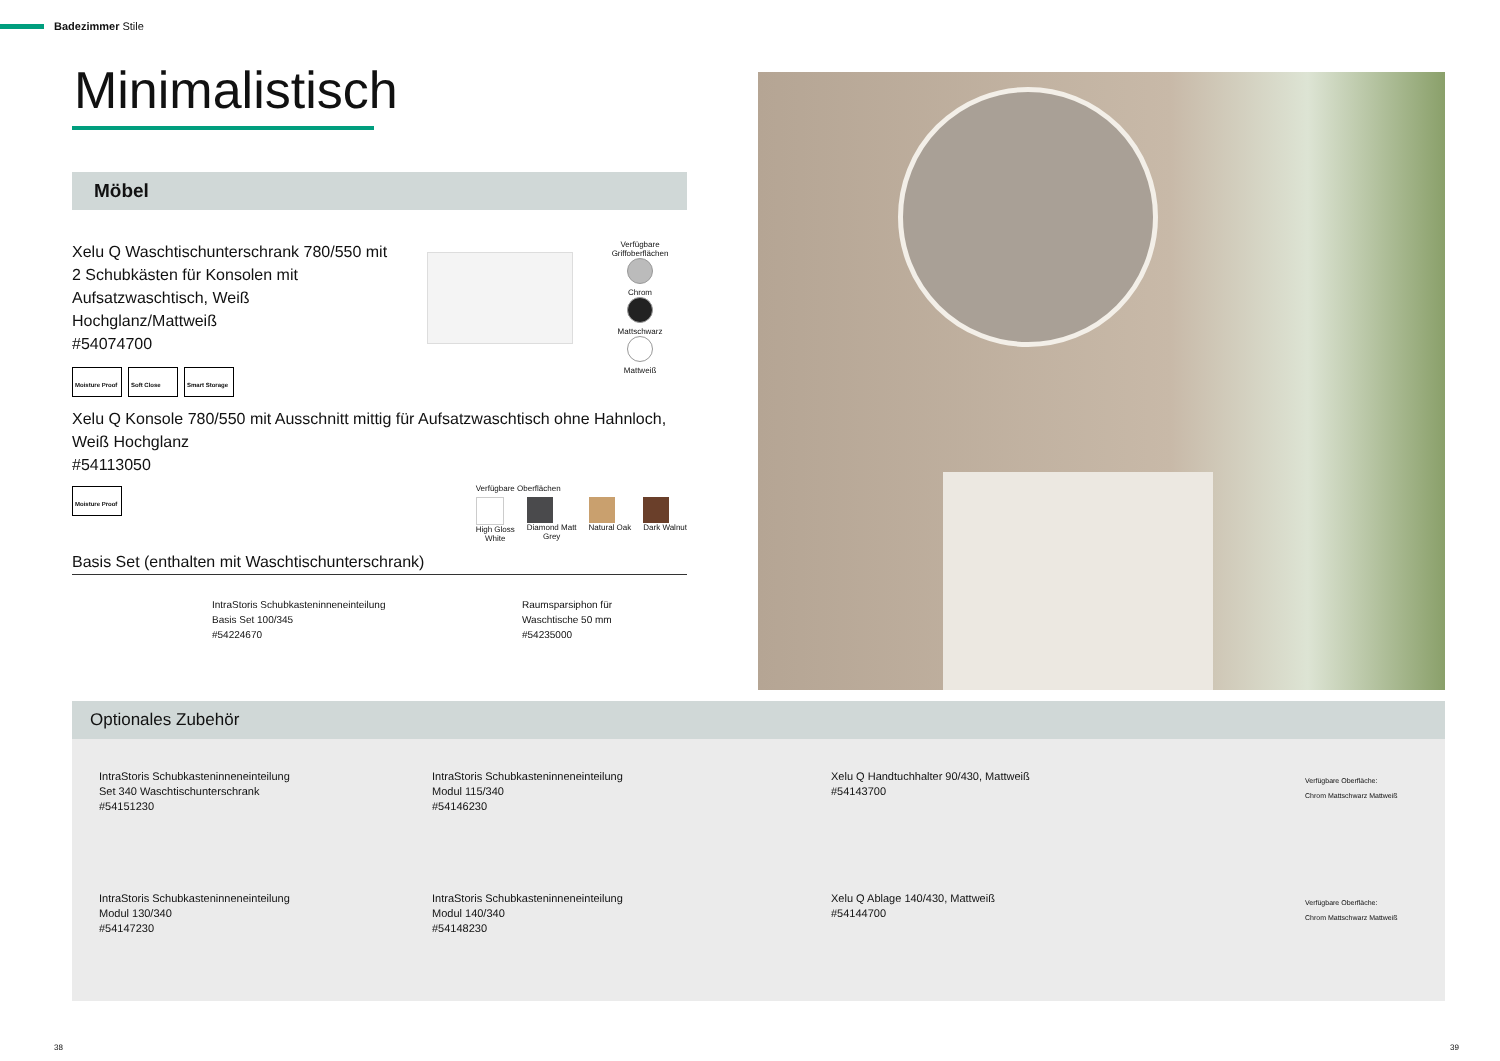Badezimmer Stile
Minimalistisch
Möbel
Xelu Q Waschtischunterschrank 780/550 mit 2 Schubkästen für Konsolen mit Aufsatzwaschtisch, Weiß Hochglanz/Mattweiß
#54074700
Moisture Proof Soft Close Smart Storage
Verfügbare Griffoberflächen
Chrom
Mattschwarz
Mattweiß
Xelu Q Konsole 780/550 mit Ausschnitt mittig für Aufsatzwaschtisch ohne Hahnloch, Weiß Hochglanz
#54113050
Moisture Proof
Verfügbare Oberflächen
High Gloss
White
Diamond Matt
Grey
Natural Oak Dark Walnut
Basis Set (enthalten mit Waschtischunterschrank)
IntraStoris Schubkasteninneneinteilung
Basis Set 100/345
#54224670
Raumsparsiphon für
Waschtische 50 mm
#54235000
Optionales Zubehör
IntraStoris Schubkasteninneneinteilung
Set 340 Waschtischunterschrank
#54151230
IntraStoris Schubkasteninneneinteilung
Modul 115/340
#54146230
Xelu Q Handtuchhalter 90/430, Mattweiß
#54143700
Verfügbare Oberfläche:
Chrom Mattschwarz Mattweiß
IntraStoris Schubkasteninneneinteilung
Modul 130/340
#54147230
IntraStoris Schubkasteninneneinteilung
Modul 140/340
#54148230
Xelu Q Ablage 140/430, Mattweiß
#54144700
Verfügbare Oberfläche:
Chrom Mattschwarz Mattweiß
38 39